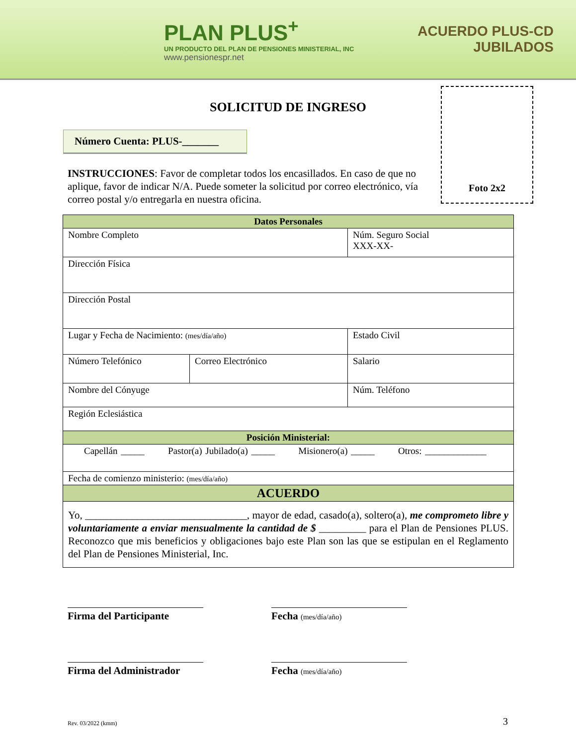PLAN PLUS<sup>+</sup>
UN PRODUCTO DEL PLAN DE PENSIONES MINISTERIAL, INC
www.pensionespr.net
ACUERDO PLUS-CD
JUBILADOS
Foto 2x2
SOLICITUD DE INGRESO
Número Cuenta: PLUS-_______
INSTRUCCIONES: Favor de completar todos los encasillados. En caso de que no aplique, favor de indicar N/A. Puede someter la solicitud por correo electrónico, vía correo postal y/o entregarla en nuestra oficina.
| Datos Personales | | |
| --- | --- | --- |
| Nombre Completo | | Núm. Seguro Social XXX-XX- |
| Dirección Física | | |
| Dirección Postal | | |
| Lugar y Fecha de Nacimiento: (mes/día/año) | | Estado Civil |
| Número Telefónico | Correo Electrónico | Salario |
| Nombre del Cónyuge | | Núm. Teléfono |
| Región Eclesiástica | | |
| Posición Ministerial: | | |
| Capellán _____ Pastor(a) Jubilado(a) _____ Misionero(a) _____ Otros: _____________ | | |
| Fecha de comienzo ministerio: (mes/día/año) | | |
| ACUERDO | | |
| Yo, _______________________________, mayor de edad, casado(a), soltero(a), me comprometo libre y voluntariamente a enviar mensualmente la cantidad de $ _________ para el Plan de Pensiones PLUS. Reconozco que mis beneficios y obligaciones bajo este Plan son las que se estipulan en el Reglamento del Plan de Pensiones Ministerial, Inc. | | |
Firma del Participante Fecha (mes/día/año)
Firma del Administrador Fecha (mes/día/año)
Rev. 03/2022 (kmm) 3